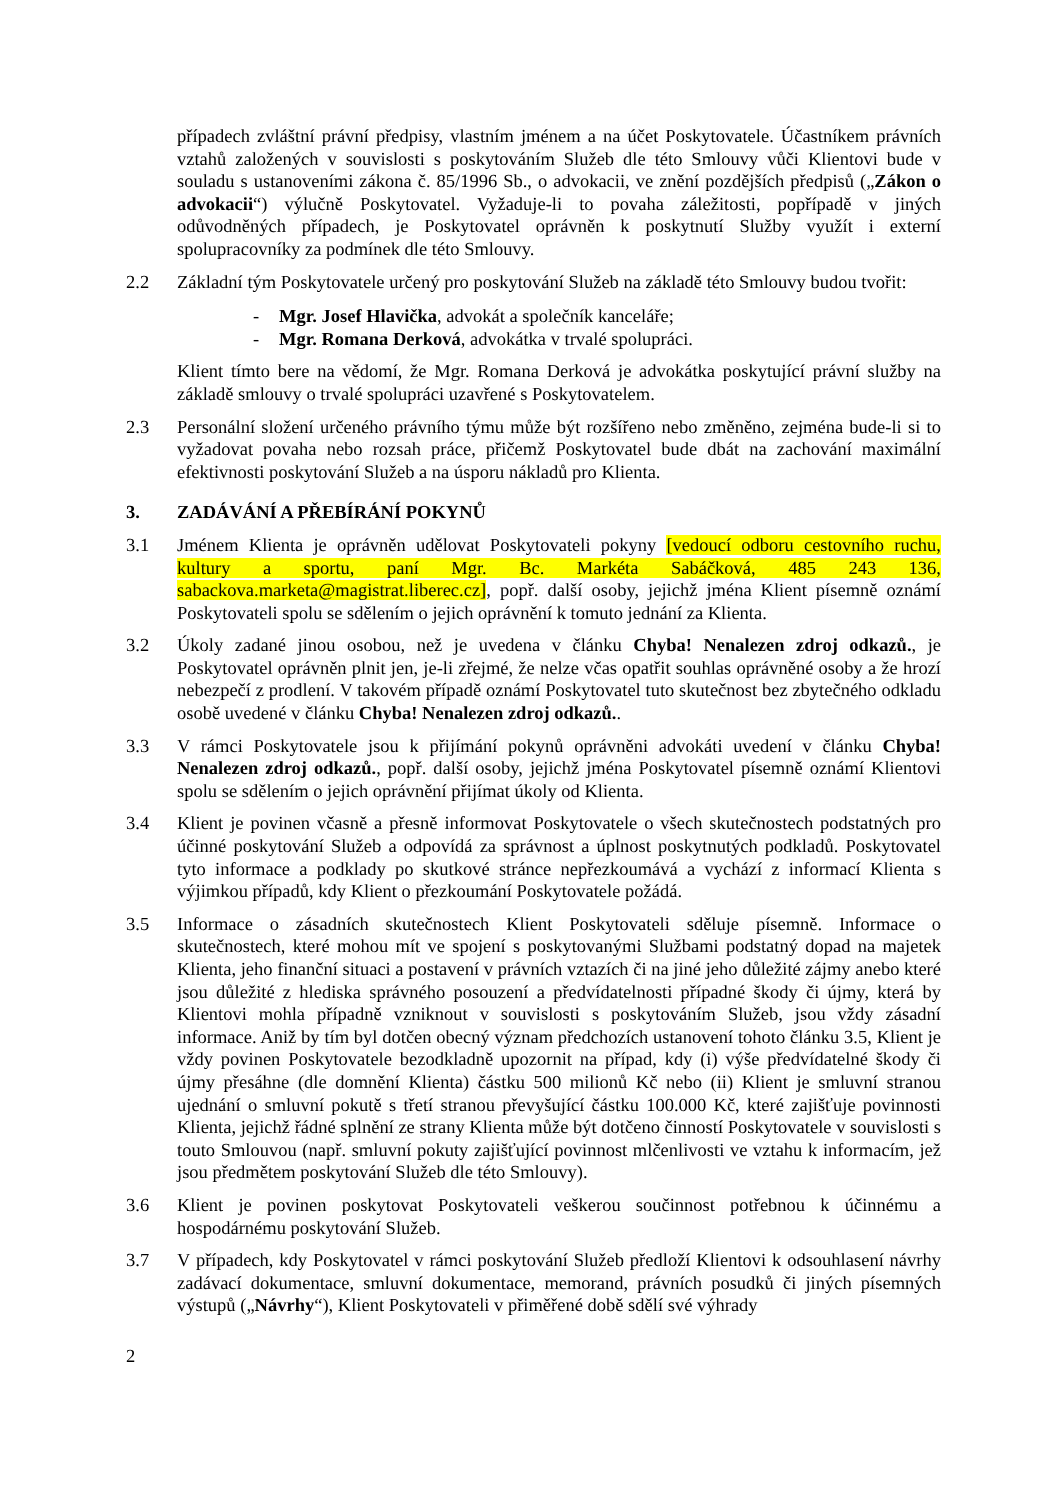případech zvláštní právní předpisy, vlastním jménem a na účet Poskytovatele. Účastníkem právních vztahů založených v souvislosti s poskytováním Služeb dle této Smlouvy vůči Klientovi bude v souladu s ustanoveními zákona č. 85/1996 Sb., o advokacii, ve znění pozdějších předpisů („Zákon o advokacii“) výlučně Poskytovatel. Vyžaduje-li to povaha záležitosti, popřípadě v jiných odůvodněných případech, je Poskytovatel oprávněn k poskytnutí Služby využít i externí spolupracovníky za podmínek dle této Smlouvy.
2.2 Základní tým Poskytovatele určený pro poskytování Služeb na základě této Smlouvy budou tvořit:
- Mgr. Josef Hlavička, advokát a společník kanceláře;
- Mgr. Romana Derková, advokátka v trvalé spolupráci.
Klient tímto bere na vědomí, že Mgr. Romana Derková je advokátka poskytující právní služby na základě smlouvy o trvalé spolupráci uzavřené s Poskytovatelem.
2.3 Personální složení určeného právního týmu může být rozšířeno nebo změněno, zejména bude-li si to vyžadovat povaha nebo rozsah práce, přičemž Poskytovatel bude dbát na zachování maximální efektivnosti poskytování Služeb a na úsporu nákladů pro Klienta.
3. ZADÁVÁNÍ A PŘEBÍRÁNÍ POKYNŮ
3.1 Jménem Klienta je oprávněn udělovat Poskytovateli pokyny [vedoucí odboru cestovního ruchu, kultury a sportu, paní Mgr. Bc. Markéta Sabáčková, 485 243 136, sabackova.marketa@magistrat.liberec.cz], popř. další osoby, jejichž jména Klient písemně oznámí Poskytovateli spolu se sdělením o jejich oprávnění k tomuto jednání za Klienta.
3.2 Úkoly zadané jinou osobou, než je uvedena v článku Chyba! Nenalezen zdroj odkazů., je Poskytovatel oprávněn plnit jen, je-li zřejmé, že nelze včas opatřit souhlas oprávněné osoby a že hrozí nebezpečí z prodlení. V takovém případě oznámí Poskytovatel tuto skutečnost bez zbytečného odkladu osobě uvedené v článku Chyba! Nenalezen zdroj odkazů..
3.3 V rámci Poskytovatele jsou k přijímání pokynů oprávněni advokáti uvedení v článku Chyba! Nenalezen zdroj odkazů., popř. další osoby, jejichž jména Poskytovatel písemně oznámí Klientovi spolu se sdělením o jejich oprávnění přijímat úkoly od Klienta.
3.4 Klient je povinen včasně a přesně informovat Poskytovatele o všech skutečnostech podstatných pro účinné poskytování Služeb a odpovídá za správnost a úplnost poskytnutých podkladů. Poskytovatel tyto informace a podklady po skutkové stránce nepřezkoumává a vychází z informací Klienta s výjimkou případů, kdy Klient o přezkoumání Poskytovatele požádá.
3.5 Informace o zásadních skutečnostech Klient Poskytovateli sděluje písemně. Informace o skutečnostech, které mohou mít ve spojení s poskytovanými Službami podstatný dopad na majetek Klienta, jeho finanční situaci a postavení v právních vztazích či na jiné jeho důležité zájmy anebo které jsou důležité z hlediska správného posouzení a předvídatelnosti případné škody či újmy, která by Klientovi mohla případně vzniknout v souvislosti s poskytováním Služeb, jsou vždy zásadní informace. Aniž by tím byl dotčen obecný význam předchozích ustanovení tohoto článku 3.5, Klient je vždy povinen Poskytovatele bezodkladně upozornit na případ, kdy (i) výše předvídatelné škody či újmy přesáhne (dle domnění Klienta) částku 500 milionů Kč nebo (ii) Klient je smluvní stranou ujednání o smluvní pokutě s třetí stranou převyšující částku 100.000 Kč, které zajišťuje povinnosti Klienta, jejichž řádné splnění ze strany Klienta může být dotčeno činností Poskytovatele v souvislosti s touto Smlouvou (např. smluvní pokuty zajišťující povinnost mlčenlivosti ve vztahu k informacím, jež jsou předmětem poskytování Služeb dle této Smlouvy).
3.6 Klient je povinen poskytovat Poskytovateli veškerou součinnost potřebnou k účinnému a hospodárnému poskytování Služeb.
3.7 V případech, kdy Poskytovatel v rámci poskytování Služeb předloží Klientovi k odsouhlasení návrhy zadávací dokumentace, smluvní dokumentace, memorand, právních posudků či jiných písemných výstupů („Návrhy“), Klient Poskytovateli v přiměřené době sdělí své výhrady
2